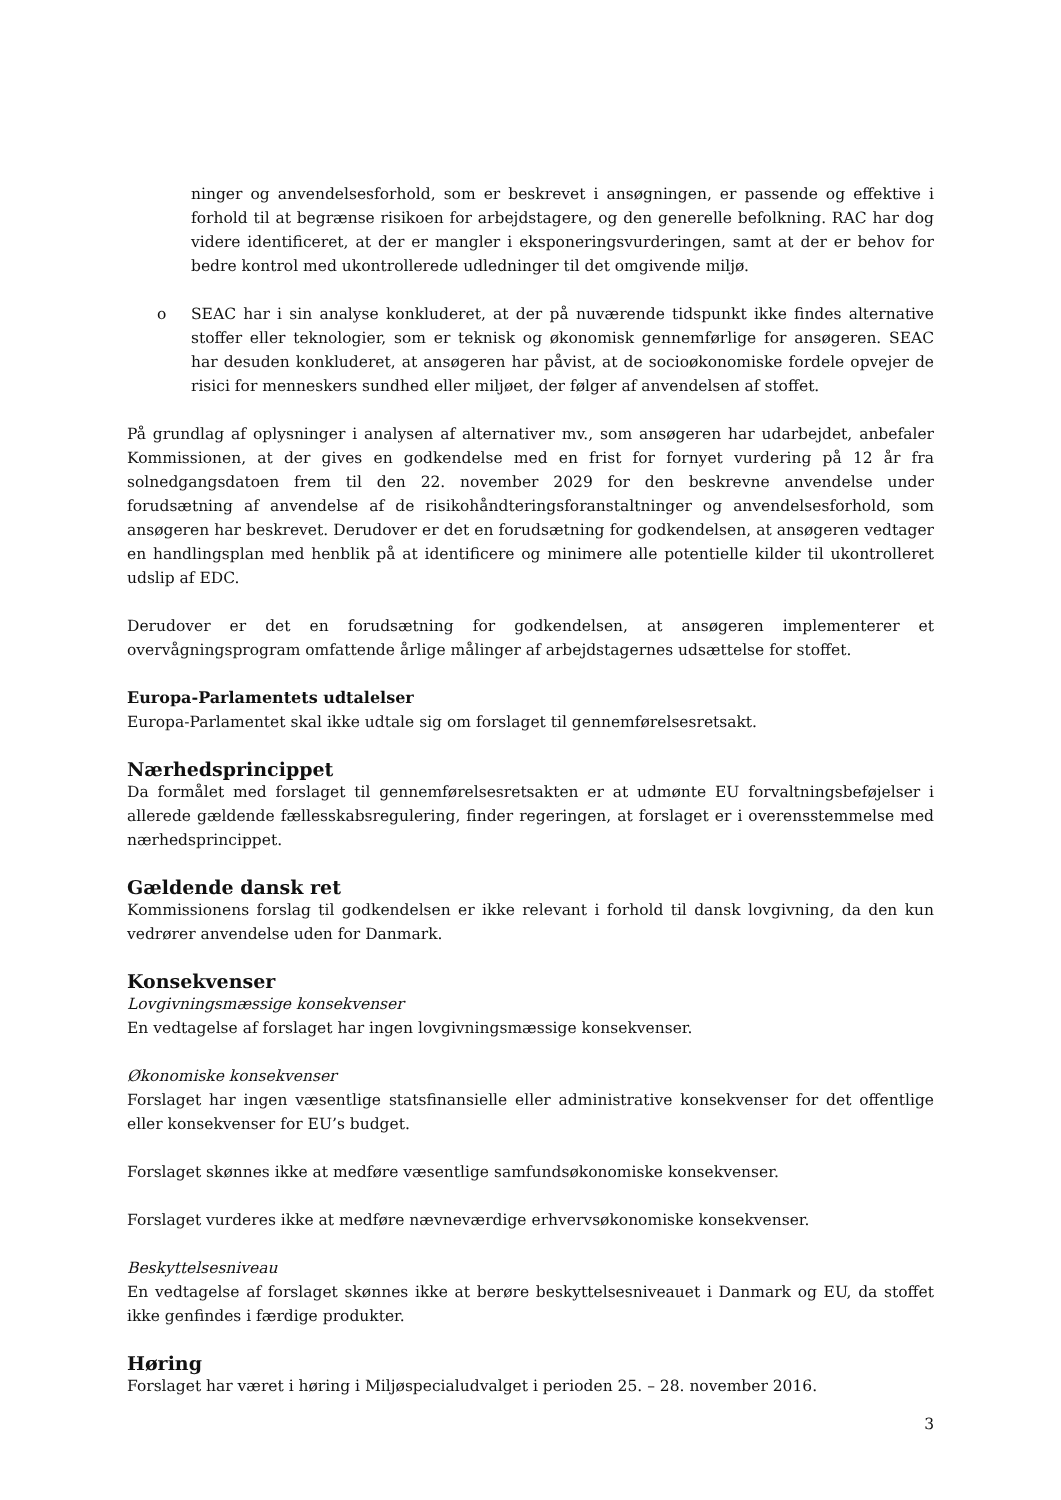ninger og anvendelsesforhold, som er beskrevet i ansøgningen, er passende og effektive i forhold til at begrænse risikoen for arbejdstagere, og den generelle befolkning. RAC har dog videre identificeret, at der er mangler i eksponeringsvurderingen, samt at der er behov for bedre kontrol med ukontrollerede udledninger til det omgivende miljø.
o SEAC har i sin analyse konkluderet, at der på nuværende tidspunkt ikke findes alternative stoffer eller teknologier, som er teknisk og økonomisk gennemførlige for ansøgeren. SEAC har desuden konkluderet, at ansøgeren har påvist, at de socioøkonomiske fordele opvejer de risici for menneskers sundhed eller miljøet, der følger af anvendelsen af stoffet.
På grundlag af oplysninger i analysen af alternativer mv., som ansøgeren har udarbejdet, anbefaler Kommissionen, at der gives en godkendelse med en frist for fornyet vurdering på 12 år fra solnedgangsdatoen frem til den 22. november 2029 for den beskrevne anvendelse under forudsætning af anvendelse af de risikohåndteringsforanstaltninger og anvendelsesforhold, som ansøgeren har beskrevet. Derudover er det en forudsætning for godkendelsen, at ansøgeren vedtager en handlingsplan med henblik på at identificere og minimere alle potentielle kilder til ukontrolleret udslip af EDC.
Derudover er det en forudsætning for godkendelsen, at ansøgeren implementerer et overvågningsprogram omfattende årlige målinger af arbejdstagernes udsættelse for stoffet.
Europa-Parlamentets udtalelser
Europa-Parlamentet skal ikke udtale sig om forslaget til gennemførelsesretsakt.
Nærhedsprincippet
Da formålet med forslaget til gennemførelsesretsakten er at udmønte EU forvaltningsbeføjelser i allerede gældende fællesskabsregulering, finder regeringen, at forslaget er i overensstemmelse med nærhedsprincippet.
Gældende dansk ret
Kommissionens forslag til godkendelsen er ikke relevant i forhold til dansk lovgivning, da den kun vedrører anvendelse uden for Danmark.
Konsekvenser
Lovgivningsmæssige konsekvenser
En vedtagelse af forslaget har ingen lovgivningsmæssige konsekvenser.
Økonomiske konsekvenser
Forslaget har ingen væsentlige statsfinansielle eller administrative konsekvenser for det offentlige eller konsekvenser for EU’s budget.
Forslaget skønnes ikke at medføre væsentlige samfundsøkonomiske konsekvenser.
Forslaget vurderes ikke at medføre nævneværdige erhvervsøkonomiske konsekvenser.
Beskyttelsesniveau
En vedtagelse af forslaget skønnes ikke at berøre beskyttelsesniveauet i Danmark og EU, da stoffet ikke genfindes i færdige produkter.
Høring
Forslaget har været i høring i Miljøspecialudvalget i perioden 25. – 28. november 2016.
3